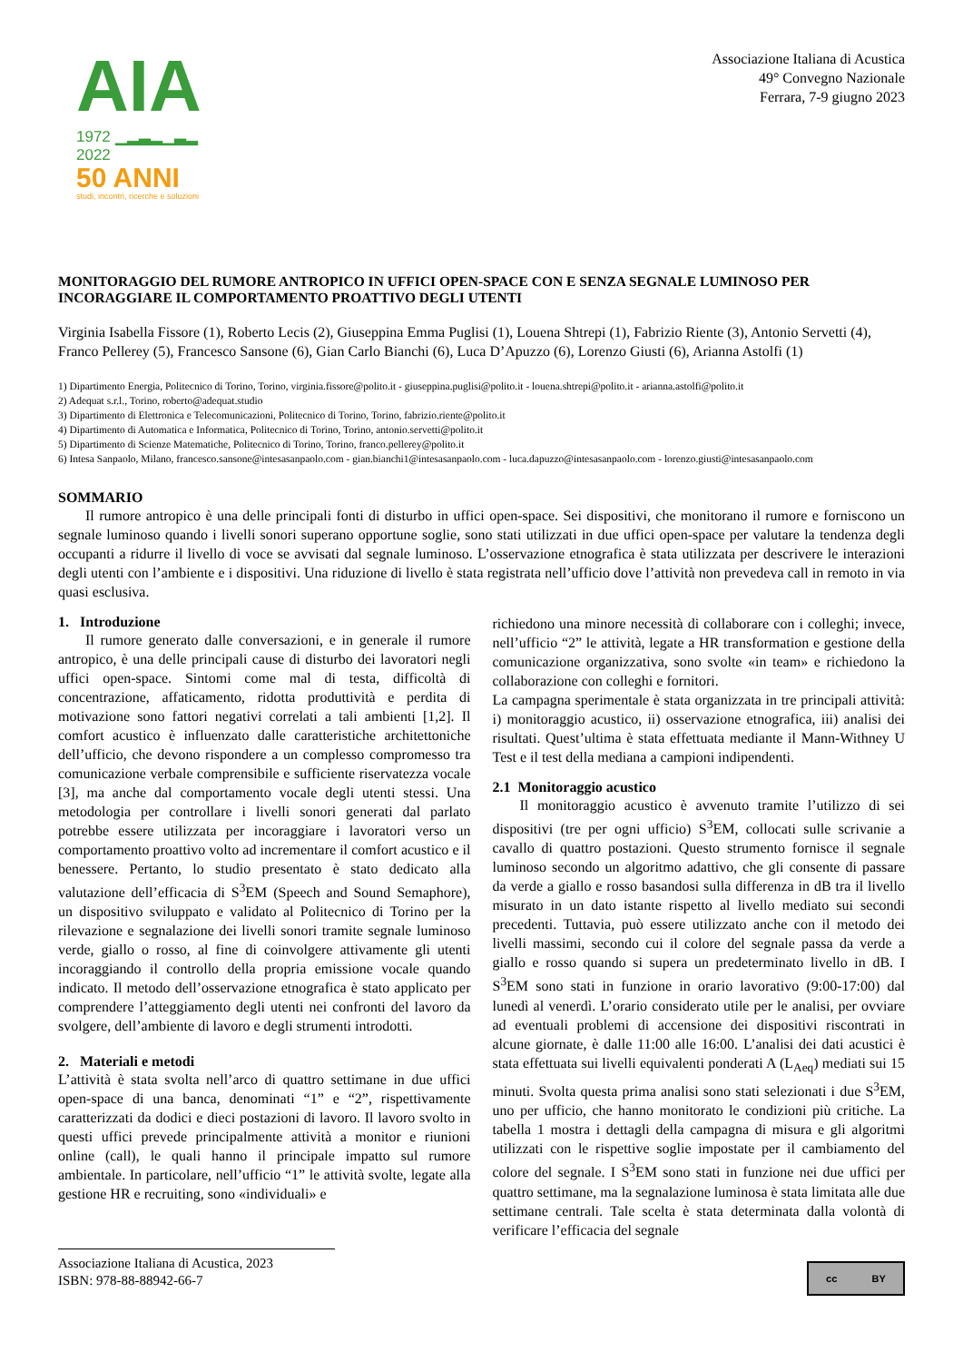AIA
1972 ▁▂▃▂▁▃▂ 2022
50 ANNI
studi, incontri, ricerche e soluzioni
Associazione Italiana di Acustica
49° Convegno Nazionale
Ferrara, 7-9 giugno 2023
MONITORAGGIO DEL RUMORE ANTROPICO IN UFFICI OPEN-SPACE CON E SENZA SEGNALE LUMINOSO PER INCORAGGIARE IL COMPORTAMENTO PROATTIVO DEGLI UTENTI
Virginia Isabella Fissore (1), Roberto Lecis (2), Giuseppina Emma Puglisi (1), Louena Shtrepi (1), Fabrizio Riente (3), Antonio Servetti (4), Franco Pellerey (5), Francesco Sansone (6), Gian Carlo Bianchi (6), Luca D’Apuzzo (6), Lorenzo Giusti (6), Arianna Astolfi (1)
1) Dipartimento Energia, Politecnico di Torino, Torino, virginia.fissore@polito.it - giuseppina.puglisi@polito.it - louena.shtrepi@polito.it - arianna.astolfi@polito.it
2) Adequat s.r.l., Torino, roberto@adequat.studio
3) Dipartimento di Elettronica e Telecomunicazioni, Politecnico di Torino, Torino, fabrizio.riente@polito.it
4) Dipartimento di Automatica e Informatica, Politecnico di Torino, Torino, antonio.servetti@polito.it
5) Dipartimento di Scienze Matematiche, Politecnico di Torino, Torino, franco.pellerey@polito.it
6) Intesa Sanpaolo, Milano, francesco.sansone@intesasanpaolo.com - gian.bianchi1@intesasanpaolo.com - luca.dapuzzo@intesasanpaolo.com - lorenzo.giusti@intesasanpaolo.com
SOMMARIO
Il rumore antropico è una delle principali fonti di disturbo in uffici open-space. Sei dispositivi, che monitorano il rumore e forniscono un segnale luminoso quando i livelli sonori superano opportune soglie, sono stati utilizzati in due uffici open-space per valutare la tendenza degli occupanti a ridurre il livello di voce se avvisati dal segnale luminoso. L’osservazione etnografica è stata utilizzata per descrivere le interazioni degli utenti con l’ambiente e i dispositivi. Una riduzione di livello è stata registrata nell’ufficio dove l’attività non prevedeva call in remoto in via quasi esclusiva.
1. Introduzione
Il rumore generato dalle conversazioni, e in generale il rumore antropico, è una delle principali cause di disturbo dei lavoratori negli uffici open-space. Sintomi come mal di testa, difficoltà di concentrazione, affaticamento, ridotta produttività e perdita di motivazione sono fattori negativi correlati a tali ambienti [1,2]. Il comfort acustico è influenzato dalle caratteristiche architettoniche dell’ufficio, che devono rispondere a un complesso compromesso tra comunicazione verbale comprensibile e sufficiente riservatezza vocale [3], ma anche dal comportamento vocale degli utenti stessi. Una metodologia per controllare i livelli sonori generati dal parlato potrebbe essere utilizzata per incoraggiare i lavoratori verso un comportamento proattivo volto ad incrementare il comfort acustico e il benessere. Pertanto, lo studio presentato è stato dedicato alla valutazione dell’efficacia di S<sup>3</sup>EM (Speech and Sound Semaphore), un dispositivo sviluppato e validato al Politecnico di Torino per la rilevazione e segnalazione dei livelli sonori tramite segnale luminoso verde, giallo o rosso, al fine di coinvolgere attivamente gli utenti incoraggiando il controllo della propria emissione vocale quando indicato. Il metodo dell’osservazione etnografica è stato applicato per comprendere l’atteggiamento degli utenti nei confronti del lavoro da svolgere, dell’ambiente di lavoro e degli strumenti introdotti.
2. Materiali e metodi
L’attività è stata svolta nell’arco di quattro settimane in due uffici open-space di una banca, denominati “1” e “2”, rispettivamente caratterizzati da dodici e dieci postazioni di lavoro. Il lavoro svolto in questi uffici prevede principalmente attività a monitor e riunioni online (call), le quali hanno il principale impatto sul rumore ambientale. In particolare, nell’ufficio “1” le attività svolte, legate alla gestione HR e recruiting, sono «individuali» e
richiedono una minore necessità di collaborare con i colleghi; invece, nell’ufficio “2” le attività, legate a HR transformation e gestione della comunicazione organizzativa, sono svolte «in team» e richiedono la collaborazione con colleghi e fornitori.
La campagna sperimentale è stata organizzata in tre principali attività: i) monitoraggio acustico, ii) osservazione etnografica, iii) analisi dei risultati. Quest’ultima è stata effettuata mediante il Mann-Withney U Test e il test della mediana a campioni indipendenti.
2.1 Monitoraggio acustico
Il monitoraggio acustico è avvenuto tramite l’utilizzo di sei dispositivi (tre per ogni ufficio) S<sup>3</sup>EM, collocati sulle scrivanie a cavallo di quattro postazioni. Questo strumento fornisce il segnale luminoso secondo un algoritmo adattivo, che gli consente di passare da verde a giallo e rosso basandosi sulla differenza in dB tra il livello misurato in un dato istante rispetto al livello mediato sui secondi precedenti. Tuttavia, può essere utilizzato anche con il metodo dei livelli massimi, secondo cui il colore del segnale passa da verde a giallo e rosso quando si supera un predeterminato livello in dB. I S<sup>3</sup>EM sono stati in funzione in orario lavorativo (9:00-17:00) dal lunedì al venerdì. L’orario considerato utile per le analisi, per ovviare ad eventuali problemi di accensione dei dispositivi riscontrati in alcune giornate, è dalle 11:00 alle 16:00. L’analisi dei dati acustici è stata effettuata sui livelli equivalenti ponderati A (L<sub>Aeq</sub>) mediati sui 15 minuti. Svolta questa prima analisi sono stati selezionati i due S<sup>3</sup>EM, uno per ufficio, che hanno monitorato le condizioni più critiche. La tabella 1 mostra i dettagli della campagna di misura e gli algoritmi utilizzati con le rispettive soglie impostate per il cambiamento del colore del segnale. I S<sup>3</sup>EM sono stati in funzione nei due uffici per quattro settimane, ma la segnalazione luminosa è stata limitata alle due settimane centrali. Tale scelta è stata determinata dalla volontà di verificare l’efficacia del segnale
Associazione Italiana di Acustica, 2023
ISBN: 978-88-88942-66-7
cc BY